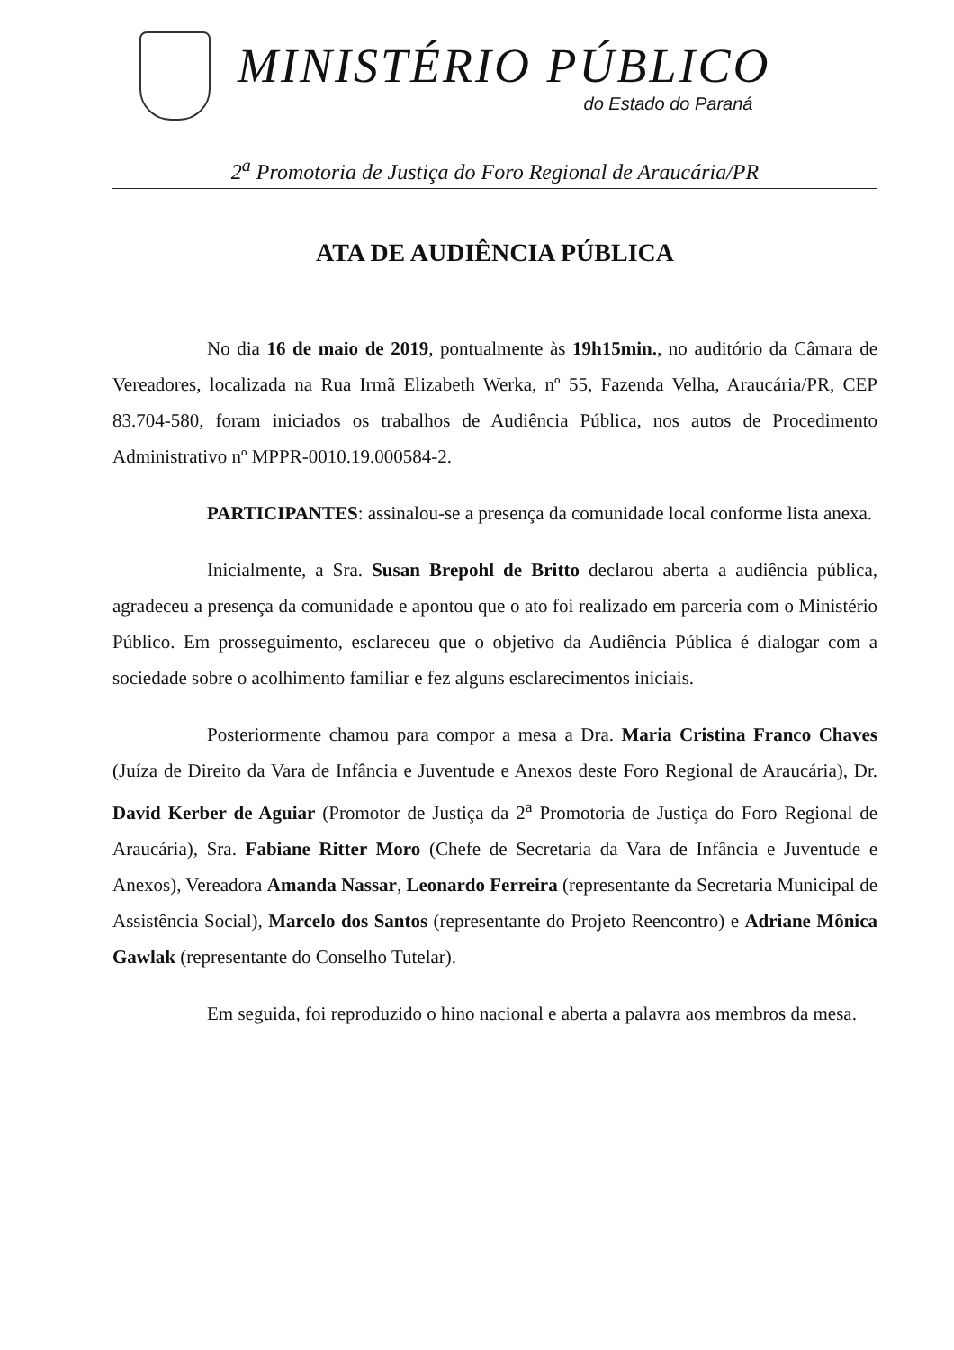MINISTÉRIO PÚBLICO
do Estado do Paraná
2<sup>a</sup> Promotoria de Justiça do Foro Regional de Araucária/PR
ATA DE AUDIÊNCIA PÚBLICA
No dia 16 de maio de 2019, pontualmente às 19h15min., no auditório da Câmara de Vereadores, localizada na Rua Irmã Elizabeth Werka, nº 55, Fazenda Velha, Araucária/PR, CEP 83.704-580, foram iniciados os trabalhos de Audiência Pública, nos autos de Procedimento Administrativo nº MPPR-0010.19.000584-2.
PARTICIPANTES: assinalou-se a presença da comunidade local conforme lista anexa.
Inicialmente, a Sra. Susan Brepohl de Britto declarou aberta a audiência pública, agradeceu a presença da comunidade e apontou que o ato foi realizado em parceria com o Ministério Público. Em prosseguimento, esclareceu que o objetivo da Audiência Pública é dialogar com a sociedade sobre o acolhimento familiar e fez alguns esclarecimentos iniciais.
Posteriormente chamou para compor a mesa a Dra. Maria Cristina Franco Chaves (Juíza de Direito da Vara de Infância e Juventude e Anexos deste Foro Regional de Araucária), Dr. David Kerber de Aguiar (Promotor de Justiça da 2<sup>a</sup> Promotoria de Justiça do Foro Regional de Araucária), Sra. Fabiane Ritter Moro (Chefe de Secretaria da Vara de Infância e Juventude e Anexos), Vereadora Amanda Nassar, Leonardo Ferreira (representante da Secretaria Municipal de Assistência Social), Marcelo dos Santos (representante do Projeto Reencontro) e Adriane Mônica Gawlak (representante do Conselho Tutelar).
Em seguida, foi reproduzido o hino nacional e aberta a palavra aos membros da mesa.